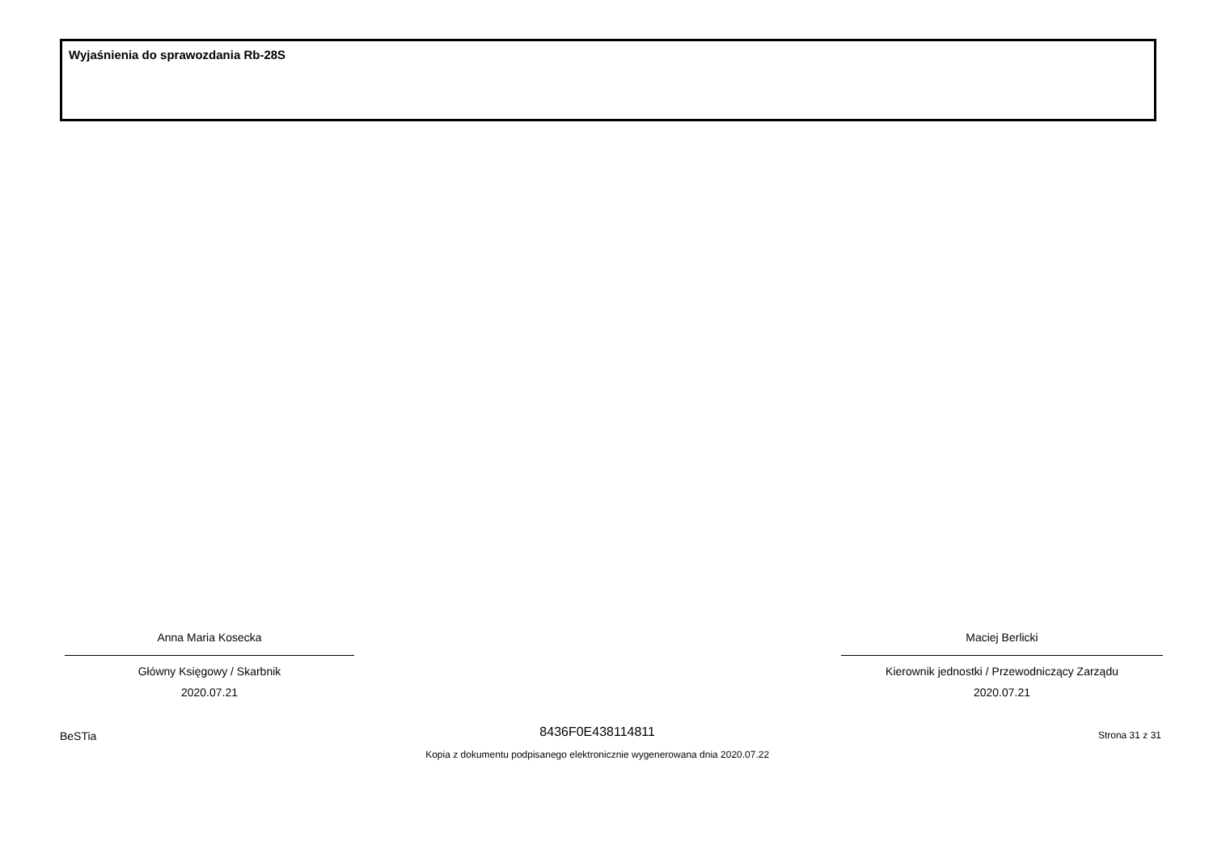Wyjaśnienia do sprawozdania Rb-28S
Anna Maria Kosecka
Główny Księgowy / Skarbnik
2020.07.21
Maciej Berlicki
Kierownik jednostki / Przewodniczący Zarządu
2020.07.21
BeSTia
8436F0E438114811
Kopia z dokumentu podpisanego elektronicznie wygenerowana dnia 2020.07.22
Strona 31 z 31